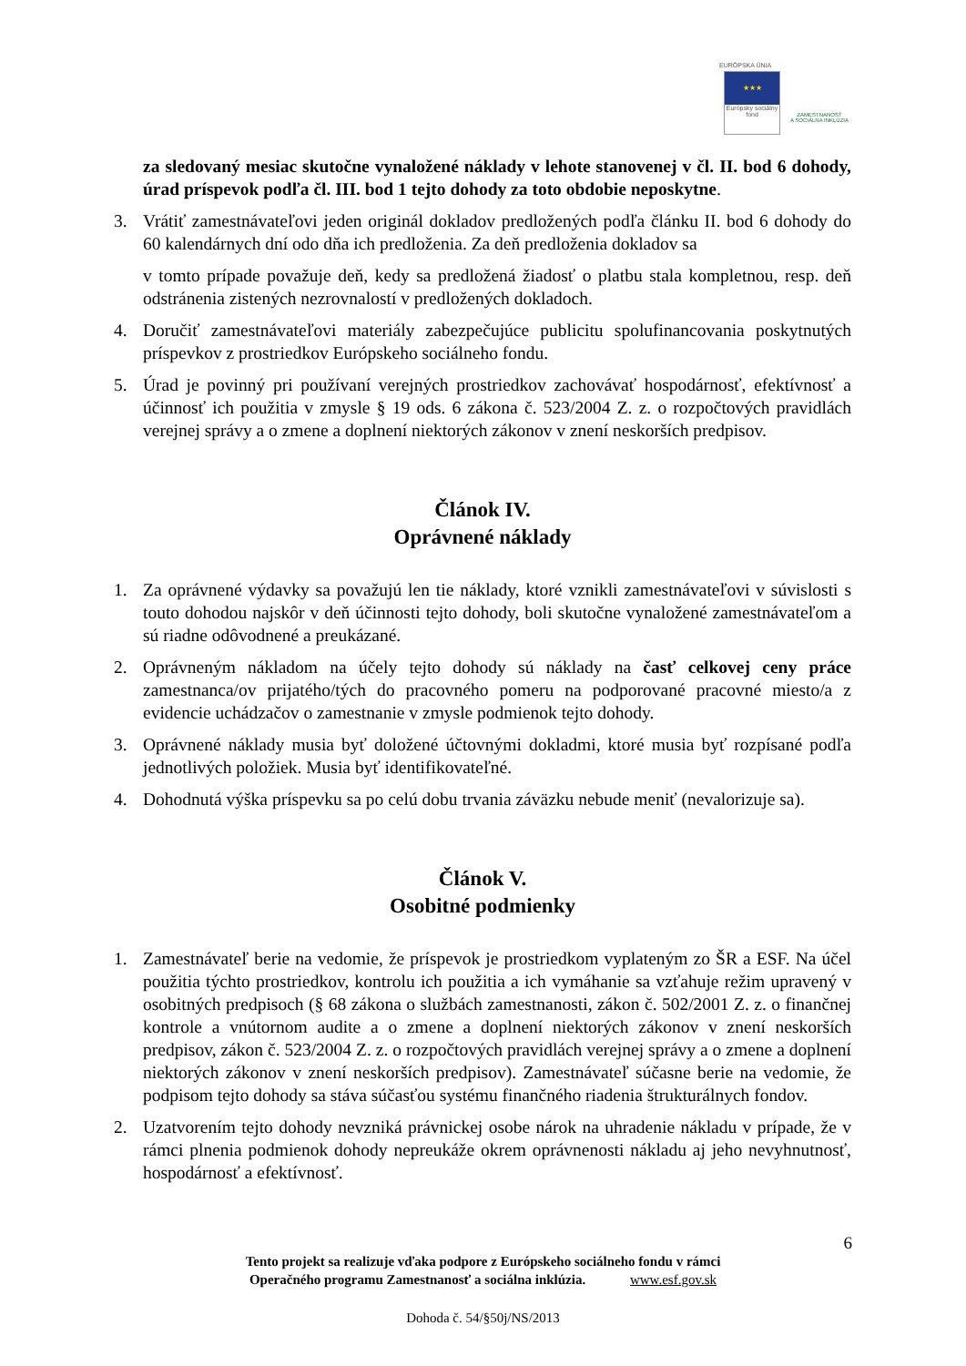EURÓPSKA ÚNIA
★★★
Európsky sociálny fond
ZAMESTNANOSŤ
A SOCIÁLNA INKLÚZIA
za sledovaný mesiac skutočne vynaložené náklady v lehote stanovenej v čl. II. bod 6 dohody, úrad príspevok podľa čl. III. bod 1 tejto dohody za toto obdobie neposkytne.
3. Vrátiť zamestnávateľovi jeden originál dokladov predložených podľa článku II. bod 6 dohody do 60 kalendárnych dní odo dňa ich predloženia. Za deň predloženia dokladov sa
v tomto prípade považuje deň, kedy sa predložená žiadosť o platbu stala kompletnou, resp. deň odstránenia zistených nezrovnalostí v predložených dokladoch.
4. Doručiť zamestnávateľovi materiály zabezpečujúce publicitu spolufinancovania poskytnutých príspevkov z prostriedkov Európskeho sociálneho fondu.
5. Úrad je povinný pri používaní verejných prostriedkov zachovávať hospodárnosť, efektívnosť a účinnosť ich použitia v zmysle § 19 ods. 6 zákona č. 523/2004 Z. z. o rozpočtových pravidlách verejnej správy a o zmene a doplnení niektorých zákonov v znení neskorších predpisov.
Článok IV.
Oprávnené náklady
1. Za oprávnené výdavky sa považujú len tie náklady, ktoré vznikli zamestnávateľovi v súvislosti s touto dohodou najskôr v deň účinnosti tejto dohody, boli skutočne vynaložené zamestnávateľom a sú riadne odôvodnené a preukázané.
2. Oprávneným nákladom na účely tejto dohody sú náklady na časť celkovej ceny práce zamestnanca/ov prijatého/tých do pracovného pomeru na podporované pracovné miesto/a z evidencie uchádzačov o zamestnanie v zmysle podmienok tejto dohody.
3. Oprávnené náklady musia byť doložené účtovnými dokladmi, ktoré musia byť rozpísané podľa jednotlivých položiek. Musia byť identifikovateľné.
4. Dohodnutá výška príspevku sa po celú dobu trvania záväzku nebude meniť (nevalorizuje sa).
Článok V.
Osobitné podmienky
1. Zamestnávateľ berie na vedomie, že príspevok je prostriedkom vyplateným zo ŠR a ESF. Na účel použitia týchto prostriedkov, kontrolu ich použitia a ich vymáhanie sa vzťahuje režim upravený v osobitných predpisoch (§ 68 zákona o službách zamestnanosti, zákon č. 502/2001 Z. z. o finančnej kontrole a vnútornom audite a o zmene a doplnení niektorých zákonov v znení neskorších predpisov, zákon č. 523/2004 Z. z. o rozpočtových pravidlách verejnej správy a o zmene a doplnení niektorých zákonov v znení neskorších predpisov). Zamestnávateľ súčasne berie na vedomie, že podpisom tejto dohody sa stáva súčasťou systému finančného riadenia štrukturálnych fondov.
2. Uzatvorením tejto dohody nevzniká právnickej osobe nárok na uhradenie nákladu v prípade, že v rámci plnenia podmienok dohody nepreukáže okrem oprávnenosti nákladu aj jeho nevyhnutnosť, hospodárnosť a efektívnosť.
6
Tento projekt sa realizuje vďaka podpore z Európskeho sociálneho fondu v rámci
Operačného programu Zamestnanosť a sociálna inklúzia. www.esf.gov.sk
Dohoda č. 54/§50j/NS/2013